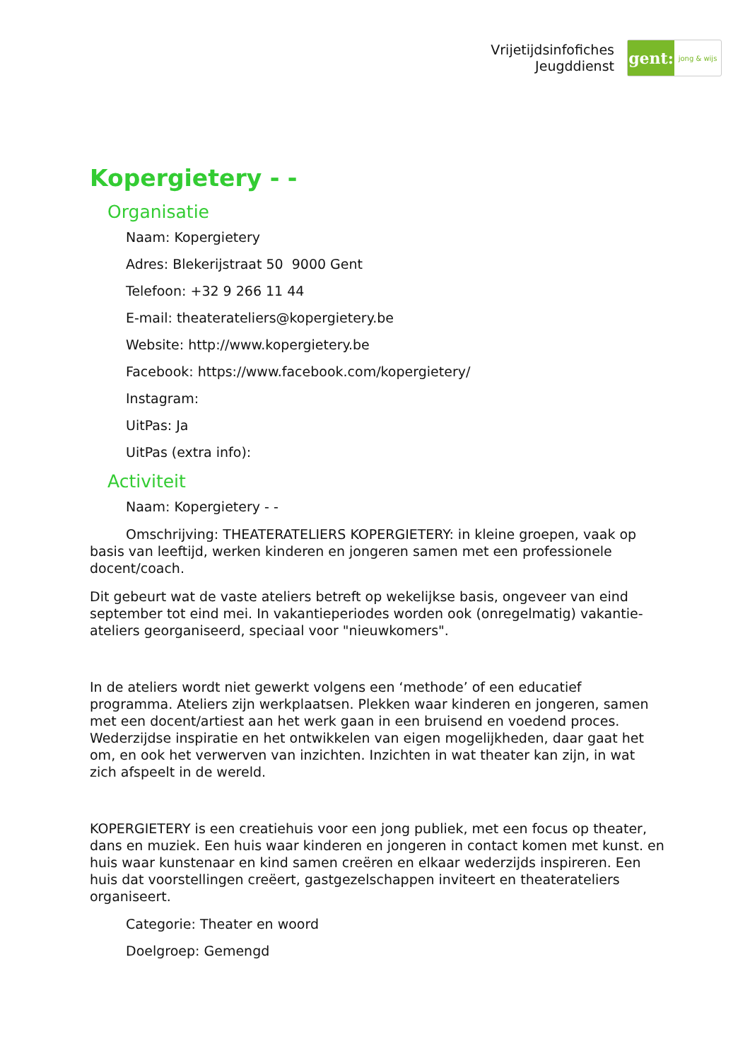Vrijetijdsinfofiches
Jeugddienst
gent:
jong & wijs
Kopergietery - -
Organisatie
Naam: Kopergietery
Adres: Blekerijstraat 50 9000 Gent
Telefoon: +32 9 266 11 44
E-mail: theaterateliers@kopergietery.be
Website: http://www.kopergietery.be
Facebook: https://www.facebook.com/kopergietery/
Instagram:
UitPas: Ja
UitPas (extra info):
Activiteit
Naam: Kopergietery - -
Omschrijving: THEATERATELIERS KOPERGIETERY: in kleine groepen, vaak op basis van leeftijd, werken kinderen en jongeren samen met een professionele docent/coach.
Dit gebeurt wat de vaste ateliers betreft op wekelijkse basis, ongeveer van eind september tot eind mei. In vakantieperiodes worden ook (onregelmatig) vakantie-ateliers georganiseerd, speciaal voor "nieuwkomers".
In de ateliers wordt niet gewerkt volgens een ‘methode’ of een educatief programma. Ateliers zijn werkplaatsen. Plekken waar kinderen en jongeren, samen met een docent/artiest aan het werk gaan in een bruisend en voedend proces. Wederzijdse inspiratie en het ontwikkelen van eigen mogelijkheden, daar gaat het om, en ook het verwerven van inzichten. Inzichten in wat theater kan zijn, in wat zich afspeelt in de wereld.
KOPERGIETERY is een creatiehuis voor een jong publiek, met een focus op theater, dans en muziek. Een huis waar kinderen en jongeren in contact komen met kunst. en huis waar kunstenaar en kind samen creëren en elkaar wederzijds inspireren. Een huis dat voorstellingen creëert, gastgezelschappen inviteert en theaterateliers organiseert.
Categorie: Theater en woord
Doelgroep: Gemengd